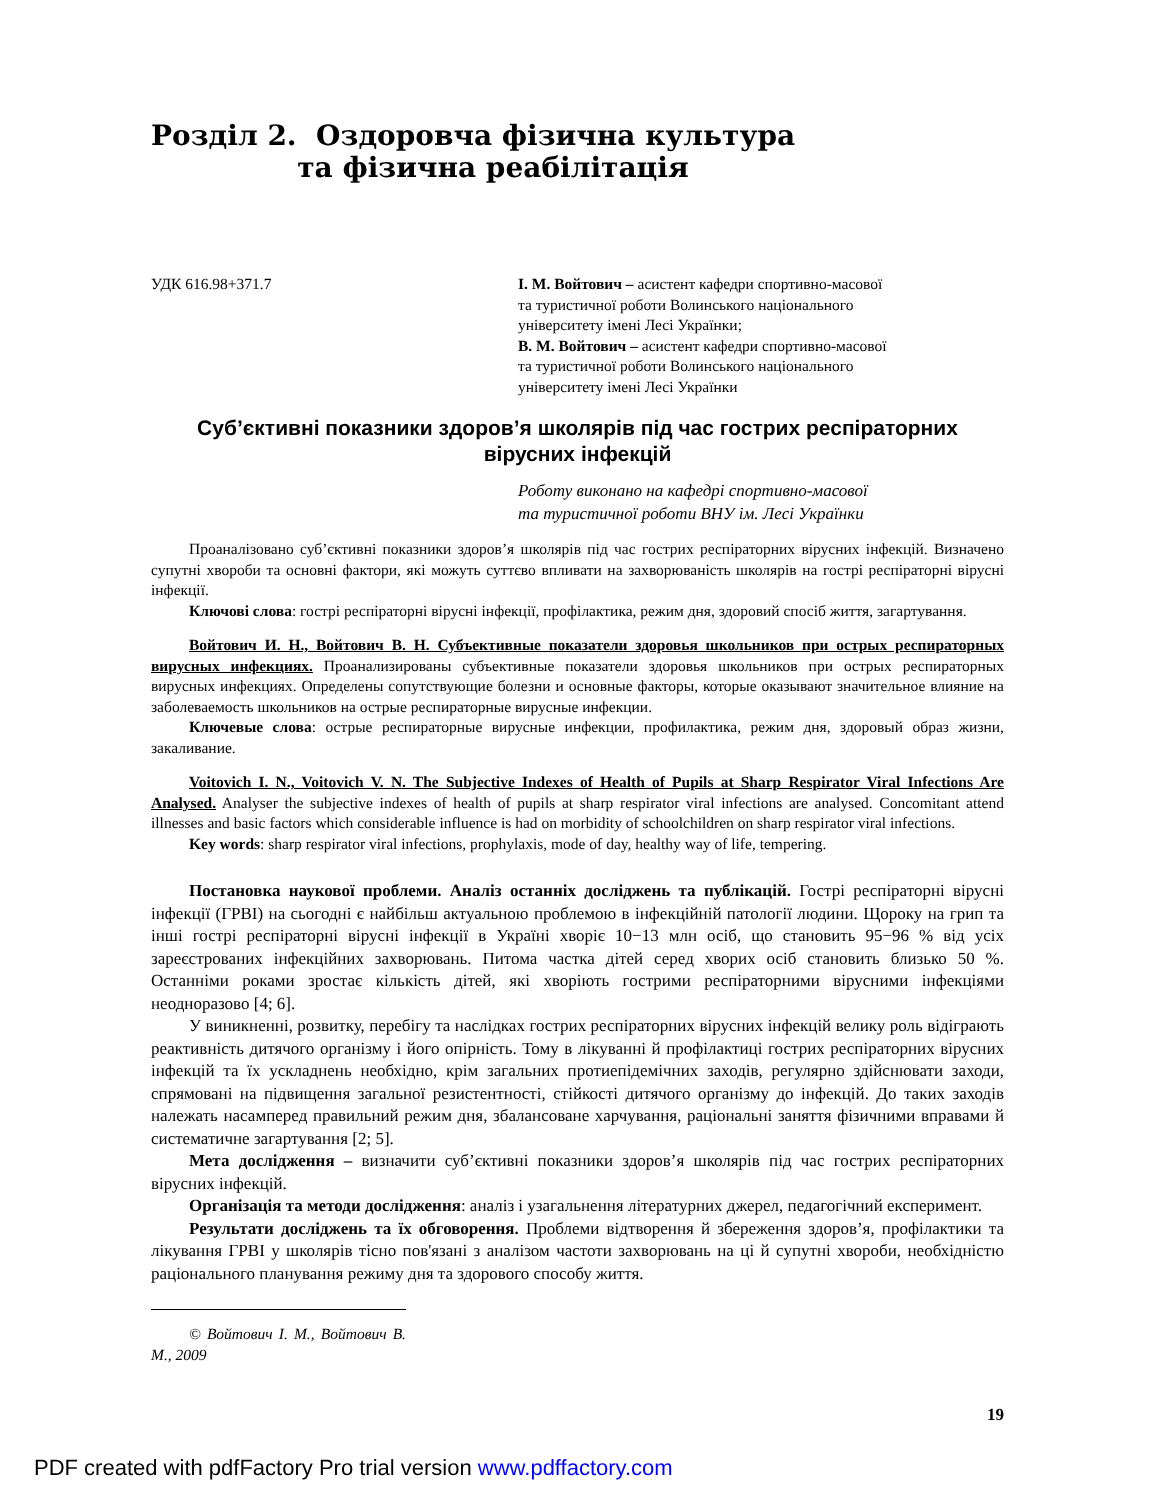Розділ 2. Оздоровча фізична культура
та фізична реабілітація
УДК 616.98+371.7 І. М. Войтович – асистент кафедри спортивно-масової
та туристичної роботи Волинського національного
університету імені Лесі Українки;
В. М. Войтович – асистент кафедри спортивно-масової
та туристичної роботи Волинського національного
університету імені Лесі Українки
Суб’єктивні показники здоров’я школярів під час гострих респіраторних вірусних інфекцій
Роботу виконано на кафедрі спортивно-масової
та туристичної роботи ВНУ ім. Лесі Українки
Проаналізовано суб’єктивні показники здоров’я школярів під час гострих респіраторних вірусних інфекцій. Визначено супутні хвороби та основні фактори, які можуть суттєво впливати на захворюваність школярів на гострі респіраторні вірусні інфекції.
Ключові слова: гострі респіраторні вірусні інфекції, профілактика, режим дня, здоровий спосіб життя, загартування.
Войтович И. Н., Войтович В. Н. Субъективные показатели здоровья школьников при острых респираторных вирусных инфекциях. Проанализированы субъективные показатели здоровья школьников при острых респираторных вирусных инфекциях. Определены сопутствующие болезни и основные факторы, которые оказывают значительное влияние на заболеваемость школьников на острые респираторные вирусные инфекции.
Ключевые слова: острые респираторные вирусные инфекции, профилактика, режим дня, здоровый образ жизни, закаливание.
Voitovich I. N., Voitovich V. N. The Subjective Indexes of Health of Pupils at Sharp Respirator Viral Infections Are Analysed. Analyser the subjective indexes of health of pupils at sharp respirator viral infections are analysed. Concomitant attend illnesses and basic factors which considerable influence is had on morbidity of schoolchildren on sharp respirator viral infections.
Key words: sharp respirator viral infections, prophylaxis, mode of day, healthy way of life, tempering.
Постановка наукової проблеми. Аналіз останніх досліджень та публікацій. Гострі респіраторні вірусні інфекції (ГРВІ) на сьогодні є найбільш актуальною проблемою в інфекційній патології людини. Щороку на грип та інші гострі респіраторні вірусні інфекції в Україні хворіє 10−13 млн осіб, що становить 95−96 % від усіх зареєстрованих інфекційних захворювань. Питома частка дітей серед хворих осіб становить близько 50 %. Останніми роками зростає кількість дітей, які хворіють гострими респіраторними вірусними інфекціями неодноразово [4; 6].
У виникненні, розвитку, перебігу та наслідках гострих респіраторних вірусних інфекцій велику роль відіграють реактивність дитячого організму і його опірність. Тому в лікуванні й профілактиці гострих респіраторних вірусних інфекцій та їх ускладнень необхідно, крім загальних протиепідемічних заходів, регулярно здійснювати заходи, спрямовані на підвищення загальної резистентності, стійкості дитячого організму до інфекцій. До таких заходів належать насамперед правильний режим дня, збалансоване харчування, раціональні заняття фізичними вправами й систематичне загартування [2; 5].
Мета дослідження – визначити суб’єктивні показники здоров’я школярів під час гострих респіраторних вірусних інфекцій.
Організація та методи дослідження: аналіз і узагальнення літературних джерел, педагогічний експеримент.
Результати досліджень та їх обговорення. Проблеми відтворення й збереження здоров’я, профілактики та лікування ГРВІ у школярів тісно пов'язані з аналізом частоти захворювань на ці й супутні хвороби, необхідністю раціонального планування режиму дня та здорового способу життя.
© Войтович І. М., Войтович В. М., 2009
19
PDF created with pdfFactory Pro trial version www.pdffactory.com